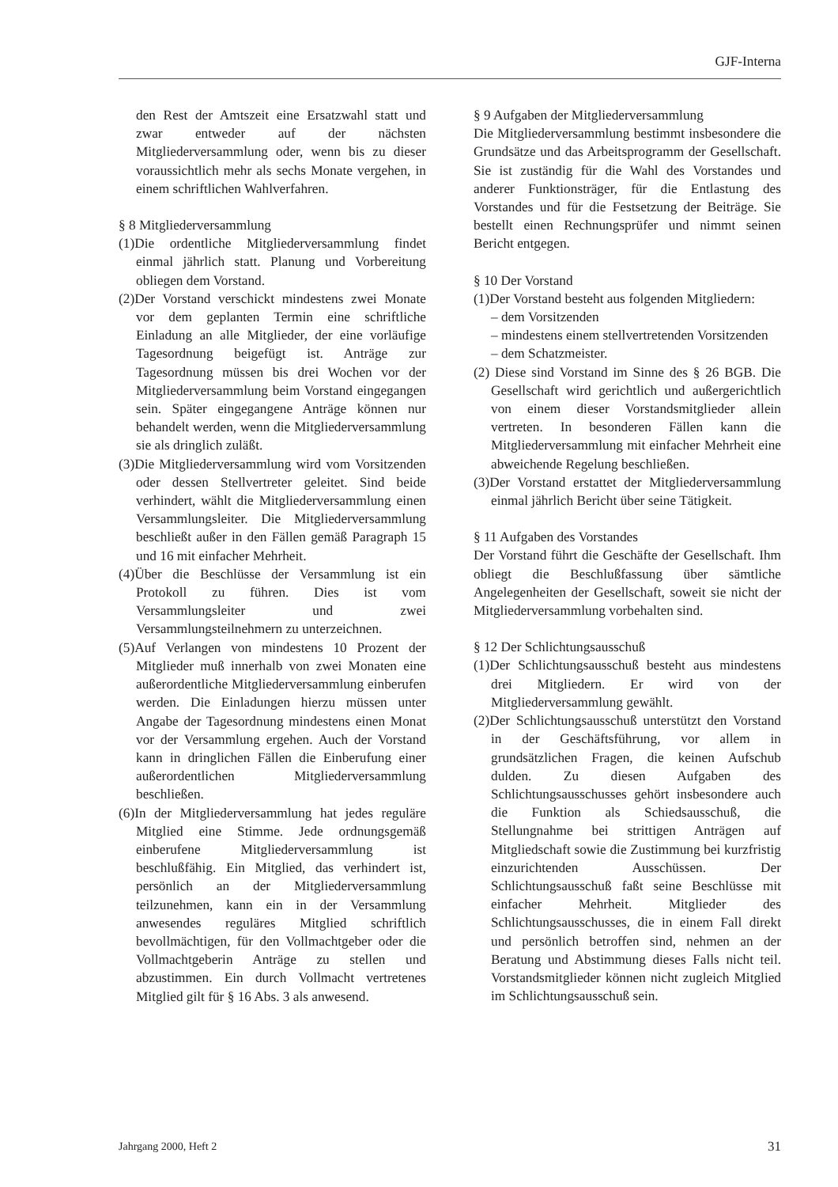GJF-Interna
den Rest der Amtszeit eine Ersatzwahl statt und zwar entweder auf der nächsten Mitgliederversammlung oder, wenn bis zu dieser voraussichtlich mehr als sechs Monate vergehen, in einem schriftlichen Wahlverfahren.
§ 8 Mitgliederversammlung
(1)Die ordentliche Mitgliederversammlung findet einmal jährlich statt. Planung und Vorbereitung obliegen dem Vorstand.
(2)Der Vorstand verschickt mindestens zwei Monate vor dem geplanten Termin eine schriftliche Einladung an alle Mitglieder, der eine vorläufige Tagesordnung beigefügt ist. Anträge zur Tagesordnung müssen bis drei Wochen vor der Mitgliederversammlung beim Vorstand eingegangen sein. Später eingegangene Anträge können nur behandelt werden, wenn die Mitgliederversammlung sie als dringlich zuläßt.
(3)Die Mitgliederversammlung wird vom Vorsitzenden oder dessen Stellvertreter geleitet. Sind beide verhindert, wählt die Mitgliederversammlung einen Versammlungsleiter. Die Mitgliederversammlung beschließt außer in den Fällen gemäß Paragraph 15 und 16 mit einfacher Mehrheit.
(4)Über die Beschlüsse der Versammlung ist ein Protokoll zu führen. Dies ist vom Versammlungsleiter und zwei Versammlungsteilnehmern zu unterzeichnen.
(5)Auf Verlangen von mindestens 10 Prozent der Mitglieder muß innerhalb von zwei Monaten eine außerordentliche Mitgliederversammlung einberufen werden. Die Einladungen hierzu müssen unter Angabe der Tagesordnung mindestens einen Monat vor der Versammlung ergehen. Auch der Vorstand kann in dringlichen Fällen die Einberufung einer außerordentlichen Mitgliederversammlung beschließen.
(6)In der Mitgliederversammlung hat jedes reguläre Mitglied eine Stimme. Jede ordnungsgemäß einberufene Mitgliederversammlung ist beschlußfähig. Ein Mitglied, das verhindert ist, persönlich an der Mitgliederversammlung teilzunehmen, kann ein in der Versammlung anwesendes reguläres Mitglied schriftlich bevollmächtigen, für den Vollmachtgeber oder die Vollmachtgeberin Anträge zu stellen und abzustimmen. Ein durch Vollmacht vertretenes Mitglied gilt für § 16 Abs. 3 als anwesend.
§ 9 Aufgaben der Mitgliederversammlung
Die Mitgliederversammlung bestimmt insbesondere die Grundsätze und das Arbeitsprogramm der Gesellschaft. Sie ist zuständig für die Wahl des Vorstandes und anderer Funktionsträger, für die Entlastung des Vorstandes und für die Festsetzung der Beiträge. Sie bestellt einen Rechnungsprüfer und nimmt seinen Bericht entgegen.
§ 10 Der Vorstand
(1)Der Vorstand besteht aus folgenden Mitgliedern:
– dem Vorsitzenden
– mindestens einem stellvertretenden Vorsitzenden
– dem Schatzmeister.
(2) Diese sind Vorstand im Sinne des § 26 BGB. Die Gesellschaft wird gerichtlich und außergerichtlich von einem dieser Vorstandsmitglieder allein vertreten. In besonderen Fällen kann die Mitgliederversammlung mit einfacher Mehrheit eine abweichende Regelung beschließen.
(3)Der Vorstand erstattet der Mitgliederversammlung einmal jährlich Bericht über seine Tätigkeit.
§ 11 Aufgaben des Vorstandes
Der Vorstand führt die Geschäfte der Gesellschaft. Ihm obliegt die Beschlußfassung über sämtliche Angelegenheiten der Gesellschaft, soweit sie nicht der Mitgliederversammlung vorbehalten sind.
§ 12 Der Schlichtungsausschuß
(1)Der Schlichtungsausschuß besteht aus mindestens drei Mitgliedern. Er wird von der Mitgliederversammlung gewählt.
(2)Der Schlichtungsausschuß unterstützt den Vorstand in der Geschäftsführung, vor allem in grundsätzlichen Fragen, die keinen Aufschub dulden. Zu diesen Aufgaben des Schlichtungsausschusses gehört insbesondere auch die Funktion als Schiedsausschuß, die Stellungnahme bei strittigen Anträgen auf Mitgliedschaft sowie die Zustimmung bei kurzfristig einzurichtenden Ausschüssen. Der Schlichtungsausschuß faßt seine Beschlüsse mit einfacher Mehrheit. Mitglieder des Schlichtungsausschusses, die in einem Fall direkt und persönlich betroffen sind, nehmen an der Beratung und Abstimmung dieses Falls nicht teil. Vorstandsmitglieder können nicht zugleich Mitglied im Schlichtungsausschuß sein.
Jahrgang 2000, Heft 2 31